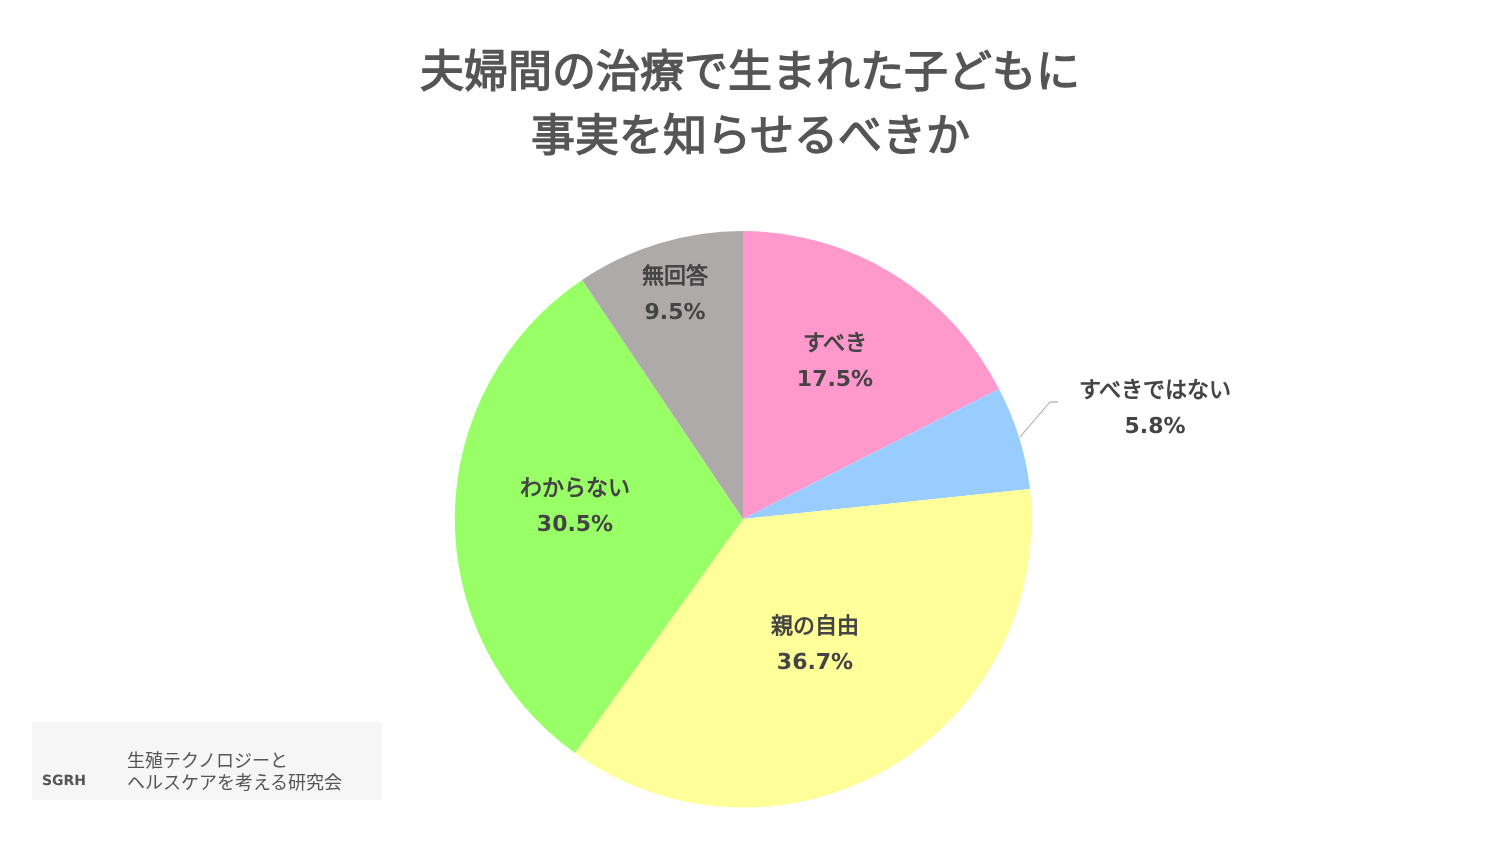夫婦間の治療で生まれた子どもに
事実を知らせるべきか
無回答
9.5%
すべき
17.5%
すべきではない
5.8%
わからない
30.5%
親の自由
36.7%
生殖テクノロジーと
ヘルスケアを考える研究会
SGRH